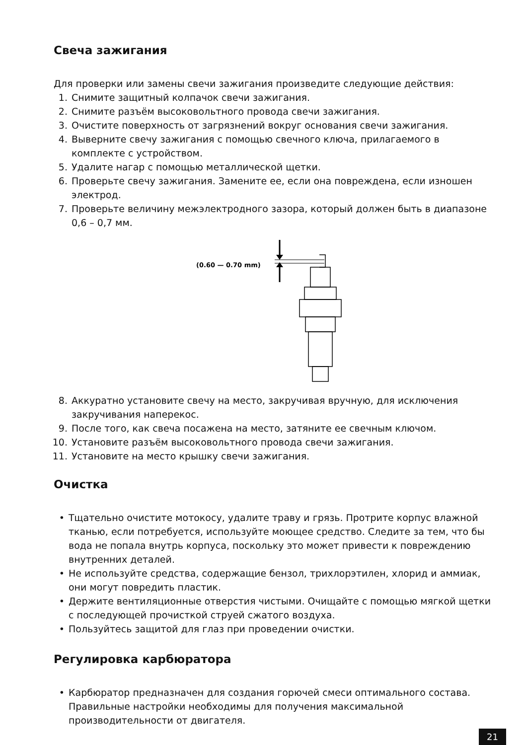Свеча зажигания
Для проверки или замены свечи зажигания произведите следующие действия:
1. Снимите защитный колпачок свечи зажигания.
2. Снимите разъём высоковольтного провода свечи зажигания.
3. Очистите поверхность от загрязнений вокруг основания свечи зажигания.
4. Выверните свечу зажигания с помощью свечного ключа, прилагаемого в комплекте с устройством.
5. Удалите нагар с помощью металлической щетки.
6. Проверьте свечу зажигания. Замените ее, если она повреждена, если изношен электрод.
7. Проверьте величину межэлектродного зазора, который должен быть в диапазоне 0,6 – 0,7 мм.
(0.60 — 0.70 mm)
8. Аккуратно установите свечу на место, закручивая вручную, для исключения закручивания наперекос.
9. После того, как свеча посажена на место, затяните ее свечным ключом.
10. Установите разъём высоковольтного провода свечи зажигания.
11. Установите на место крышку свечи зажигания.
Очистка
• Тщательно очистите мотокосу, удалите траву и грязь. Протрите корпус влажной тканью, если потребуется, используйте моющее средство. Следите за тем, что бы вода не попала внутрь корпуса, поскольку это может привести к повреждению внутренних деталей.
• Не используйте средства, содержащие бензол, трихлорэтилен, хлорид и аммиак, они могут повредить пластик.
• Держите вентиляционные отверстия чистыми. Очищайте с помощью мягкой щетки с последующей прочисткой струей сжатого воздуха.
• Пользуйтесь защитой для глаз при проведении очистки.
Регулировка карбюратора
• Карбюратор предназначен для создания горючей смеси оптимального состава. Правильные настройки необходимы для получения максимальной производительности от двигателя.
21